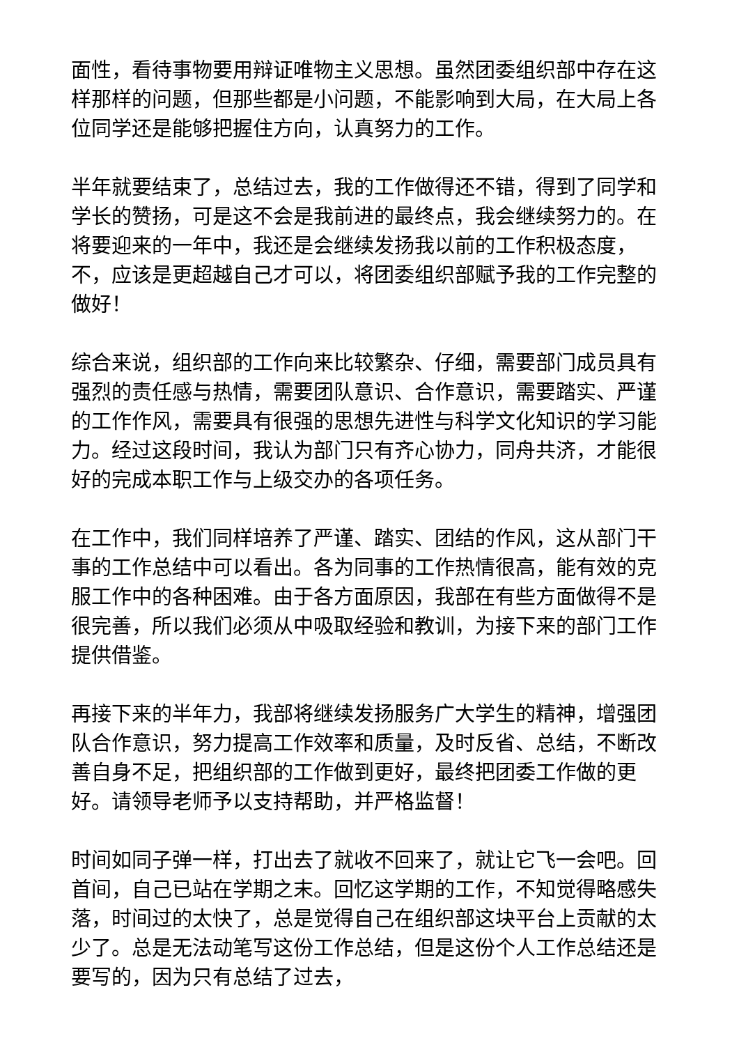面性，看待事物要用辩证唯物主义思想。虽然团委组织部中存在这样那样的问题，但那些都是小问题，不能影响到大局，在大局上各位同学还是能够把握住方向，认真努力的工作。
半年就要结束了，总结过去，我的工作做得还不错，得到了同学和学长的赞扬，可是这不会是我前进的最终点，我会继续努力的。在将要迎来的一年中，我还是会继续发扬我以前的工作积极态度，不，应该是更超越自己才可以，将团委组织部赋予我的工作完整的做好！
综合来说，组织部的工作向来比较繁杂、仔细，需要部门成员具有强烈的责任感与热情，需要团队意识、合作意识，需要踏实、严谨的工作作风，需要具有很强的思想先进性与科学文化知识的学习能力。经过这段时间，我认为部门只有齐心协力，同舟共济，才能很好的完成本职工作与上级交办的各项任务。
在工作中，我们同样培养了严谨、踏实、团结的作风，这从部门干事的工作总结中可以看出。各为同事的工作热情很高，能有效的克服工作中的各种困难。由于各方面原因，我部在有些方面做得不是很完善，所以我们必须从中吸取经验和教训，为接下来的部门工作提供借鉴。
再接下来的半年力，我部将继续发扬服务广大学生的精神，增强团队合作意识，努力提高工作效率和质量，及时反省、总结，不断改善自身不足，把组织部的工作做到更好，最终把团委工作做的更好。请领导老师予以支持帮助，并严格监督！
时间如同子弹一样，打出去了就收不回来了，就让它飞一会吧。回首间，自己已站在学期之末。回忆这学期的工作，不知觉得略感失落，时间过的太快了，总是觉得自己在组织部这块平台上贡献的太少了。总是无法动笔写这份工作总结，但是这份个人工作总结还是要写的，因为只有总结了过去，